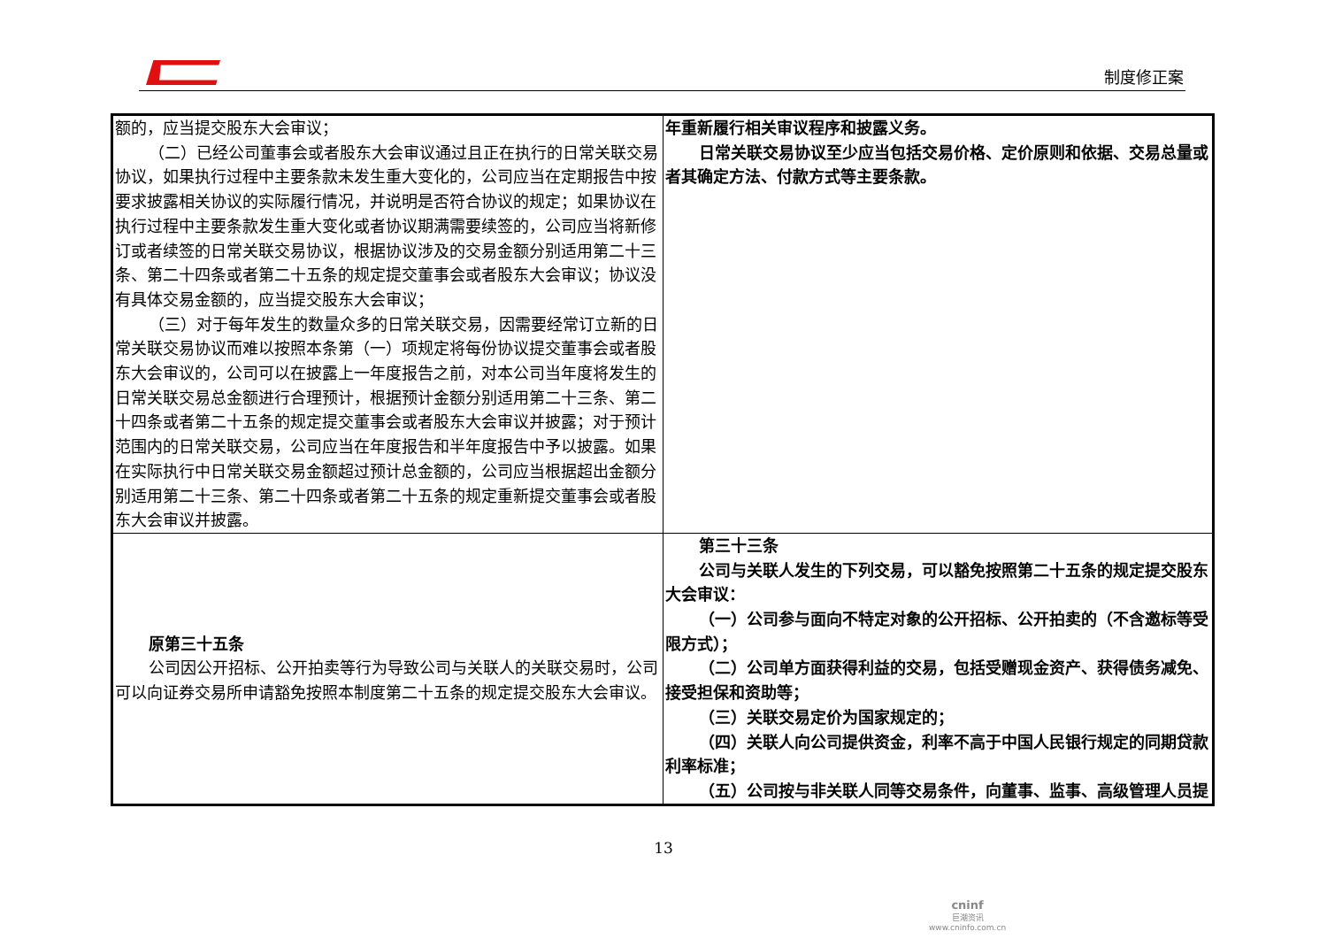制度修正案
| 额的，应当提交股东大会审议； （二）已经公司董事会或者股东大会审议通过且正在执行的日常关联交易协议，如果执行过程中主要条款未发生重大变化的，公司应当在定期报告中按要求披露相关协议的实际履行情况，并说明是否符合协议的规定；如果协议在执行过程中主要条款发生重大变化或者协议期满需要续签的，公司应当将新修订或者续签的日常关联交易协议，根据协议涉及的交易金额分别适用第二十三条、第二十四条或者第二十五条的规定提交董事会或者股东大会审议；协议没有具体交易金额的，应当提交股东大会审议； （三）对于每年发生的数量众多的日常关联交易，因需要经常订立新的日常关联交易协议而难以按照本条第（一）项规定将每份协议提交董事会或者股东大会审议的，公司可以在披露上一年度报告之前，对本公司当年度将发生的日常关联交易总金额进行合理预计，根据预计金额分别适用第二十三条、第二十四条或者第二十五条的规定提交董事会或者股东大会审议并披露；对于预计范围内的日常关联交易，公司应当在年度报告和半年度报告中予以披露。如果在实际执行中日常关联交易金额超过预计总金额的，公司应当根据超出金额分别适用第二十三条、第二十四条或者第二十五条的规定重新提交董事会或者股东大会审议并披露。 | 年重新履行相关审议程序和披露义务。 日常关联交易协议至少应当包括交易价格、定价原则和依据、交易总量或者其确定方法、付款方式等主要条款。 |
| 原第三十五条 公司因公开招标、公开拍卖等行为导致公司与关联人的关联交易时，公司可以向证券交易所申请豁免按照本制度第二十五条的规定提交股东大会审议。 | 第三十三条 公司与关联人发生的下列交易，可以豁免按照第二十五条的规定提交股东大会审议： （一）公司参与面向不特定对象的公开招标、公开拍卖的（不含邀标等受限方式）； （二）公司单方面获得利益的交易，包括受赠现金资产、获得债务减免、接受担保和资助等； （三）关联交易定价为国家规定的； （四）关联人向公司提供资金，利率不高于中国人民银行规定的同期贷款利率标准； （五）公司按与非关联人同等交易条件，向董事、监事、高级管理人员提 |
13
cninf
巨潮资讯
www.cninfo.com.cn